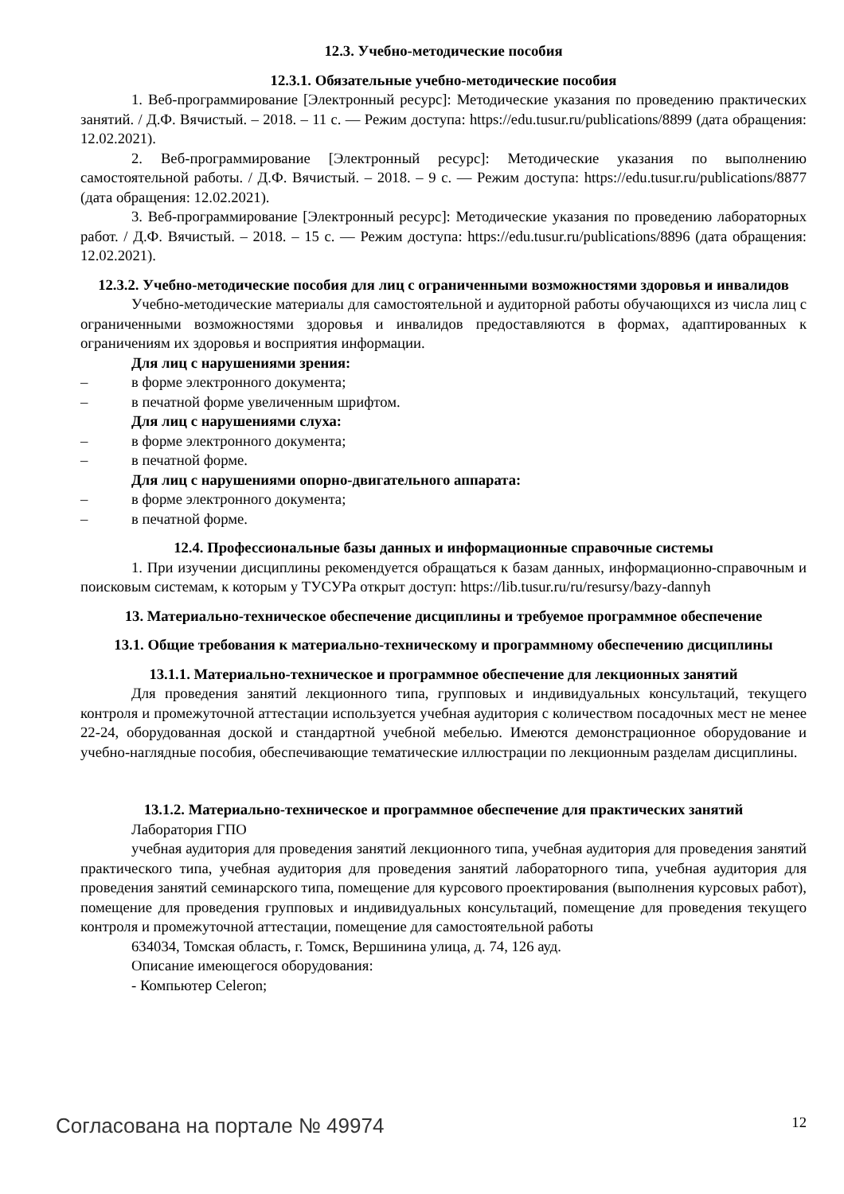12.3. Учебно-методические пособия
12.3.1. Обязательные учебно-методические пособия
1. Веб-программирование [Электронный ресурс]: Методические указания по проведению практических занятий. / Д.Ф. Вячистый. – 2018. – 11 с. — Режим доступа: https://edu.tusur.ru/publications/8899 (дата обращения: 12.02.2021).
2. Веб-программирование [Электронный ресурс]: Методические указания по выполнению самостоятельной работы. / Д.Ф. Вячистый. – 2018. – 9 с. — Режим доступа: https://edu.tusur.ru/publications/8877 (дата обращения: 12.02.2021).
3. Веб-программирование [Электронный ресурс]: Методические указания по проведению лабораторных работ. / Д.Ф. Вячистый. – 2018. – 15 с. — Режим доступа: https://edu.tusur.ru/publications/8896 (дата обращения: 12.02.2021).
12.3.2. Учебно-методические пособия для лиц с ограниченными возможностями здоровья и инвалидов
Учебно-методические материалы для самостоятельной и аудиторной работы обучающихся из числа лиц с ограниченными возможностями здоровья и инвалидов предоставляются в формах, адаптированных к ограничениям их здоровья и восприятия информации.
Для лиц с нарушениями зрения:
– в форме электронного документа;
– в печатной форме увеличенным шрифтом.
Для лиц с нарушениями слуха:
– в форме электронного документа;
– в печатной форме.
Для лиц с нарушениями опорно-двигательного аппарата:
– в форме электронного документа;
– в печатной форме.
12.4. Профессиональные базы данных и информационные справочные системы
1. При изучении дисциплины рекомендуется обращаться к базам данных, информационно-справочным и поисковым системам, к которым у ТУСУРа открыт доступ: https://lib.tusur.ru/ru/resursy/bazy-dannyh
13. Материально-техническое обеспечение дисциплины и требуемое программное обеспечение
13.1. Общие требования к материально-техническому и программному обеспечению дисциплины
13.1.1. Материально-техническое и программное обеспечение для лекционных занятий
Для проведения занятий лекционного типа, групповых и индивидуальных консультаций, текущего контроля и промежуточной аттестации используется учебная аудитория с количеством посадочных мест не менее 22-24, оборудованная доской и стандартной учебной мебелью. Имеются демонстрационное оборудование и учебно-наглядные пособия, обеспечивающие тематические иллюстрации по лекционным разделам дисциплины.
13.1.2. Материально-техническое и программное обеспечение для практических занятий
Лаборатория ГПО
учебная аудитория для проведения занятий лекционного типа, учебная аудитория для проведения занятий практического типа, учебная аудитория для проведения занятий лабораторного типа, учебная аудитория для проведения занятий семинарского типа, помещение для курсового проектирования (выполнения курсовых работ), помещение для проведения групповых и индивидуальных консультаций, помещение для проведения текущего контроля и промежуточной аттестации, помещение для самостоятельной работы
634034, Томская область, г. Томск, Вершинина улица, д. 74, 126 ауд.
Описание имеющегося оборудования:
- Компьютер Celeron;
Согласована на портале № 49974 12